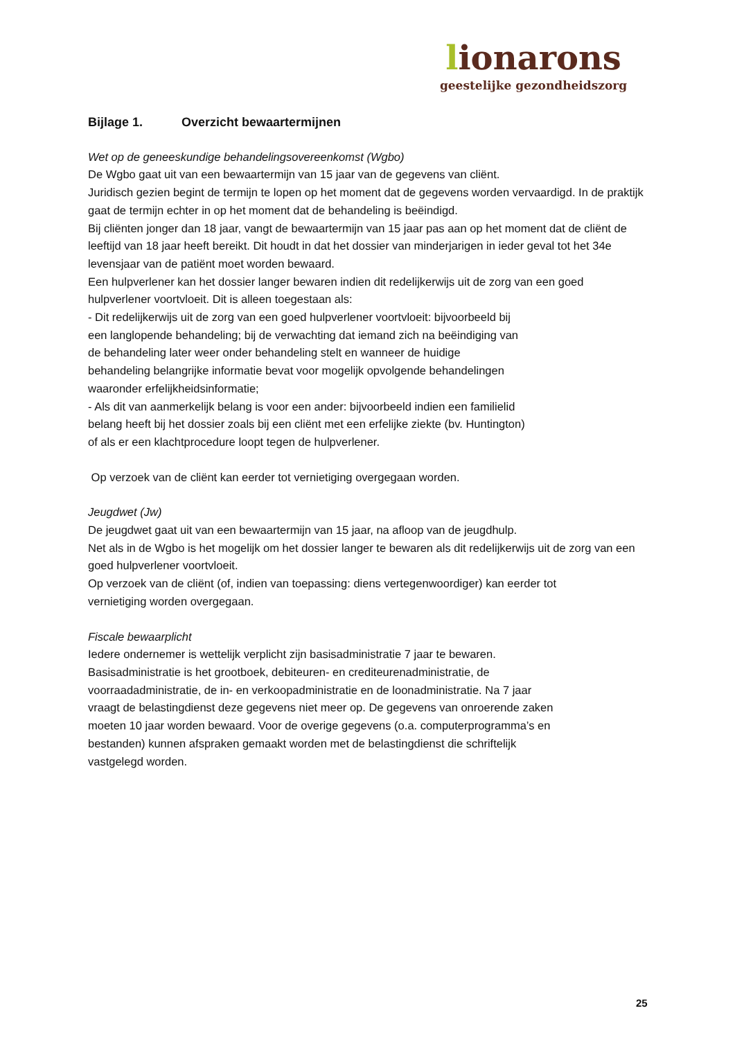lionarons
geestelijke gezondheidszorg
Bijlage 1. Overzicht bewaartermijnen
Wet op de geneeskundige behandelingsovereenkomst (Wgbo)
De Wgbo gaat uit van een bewaartermijn van 15 jaar van de gegevens van cliënt.
Juridisch gezien begint de termijn te lopen op het moment dat de gegevens worden vervaardigd. In de praktijk gaat de termijn echter in op het moment dat de behandeling is beëindigd.
Bij cliënten jonger dan 18 jaar, vangt de bewaartermijn van 15 jaar pas aan op het moment dat de cliënt de leeftijd van 18 jaar heeft bereikt. Dit houdt in dat het dossier van minderjarigen in ieder geval tot het 34e levensjaar van de patiënt moet worden bewaard.
Een hulpverlener kan het dossier langer bewaren indien dit redelijkerwijs uit de zorg van een goed hulpverlener voortvloeit. Dit is alleen toegestaan als:
- Dit redelijkerwijs uit de zorg van een goed hulpverlener voortvloeit: bijvoorbeeld bij
een langlopende behandeling; bij de verwachting dat iemand zich na beëindiging van
de behandeling later weer onder behandeling stelt en wanneer de huidige
behandeling belangrijke informatie bevat voor mogelijk opvolgende behandelingen
waaronder erfelijkheidsinformatie;
- Als dit van aanmerkelijk belang is voor een ander: bijvoorbeeld indien een familielid
belang heeft bij het dossier zoals bij een cliënt met een erfelijke ziekte (bv. Huntington)
of als er een klachtprocedure loopt tegen de hulpverlener.
Op verzoek van de cliënt kan eerder tot vernietiging overgegaan worden.
Jeugdwet (Jw)
De jeugdwet gaat uit van een bewaartermijn van 15 jaar, na afloop van de jeugdhulp.
Net als in de Wgbo is het mogelijk om het dossier langer te bewaren als dit redelijkerwijs uit de zorg van een goed hulpverlener voortvloeit.
Op verzoek van de cliënt (of, indien van toepassing: diens vertegenwoordiger) kan eerder tot
vernietiging worden overgegaan.
Fiscale bewaarplicht
Iedere ondernemer is wettelijk verplicht zijn basisadministratie 7 jaar te bewaren.
Basisadministratie is het grootboek, debiteuren- en crediteurenadministratie, de
voorraadadministratie, de in- en verkoopadministratie en de loonadministratie. Na 7 jaar
vraagt de belastingdienst deze gegevens niet meer op. De gegevens van onroerende zaken
moeten 10 jaar worden bewaard. Voor de overige gegevens (o.a. computerprogramma’s en
bestanden) kunnen afspraken gemaakt worden met de belastingdienst die schriftelijk
vastgelegd worden.
25